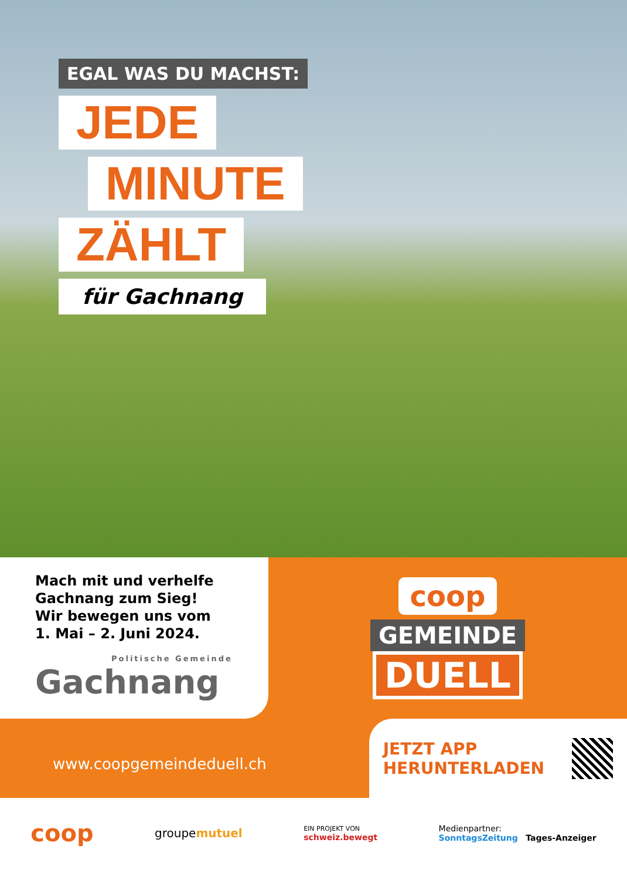EGAL WAS DU MACHST:
JEDE
MINUTE
ZÄHLT
für Gachnang
Mach mit und verhelfe
Gachnang zum Sieg!
Wir bewegen uns vom
1. Mai – 2. Juni 2024.
Politische Gemeinde
Gachnang
coop
GEMEINDE
DUELL
www.coopgemeindeduell.ch
JETZT APP
HERUNTERLADEN
coop groupemutuel EIN PROJEKT VON
schweiz.bewegt Medienpartner:
SonntagsZeitung Tages-Anzeiger